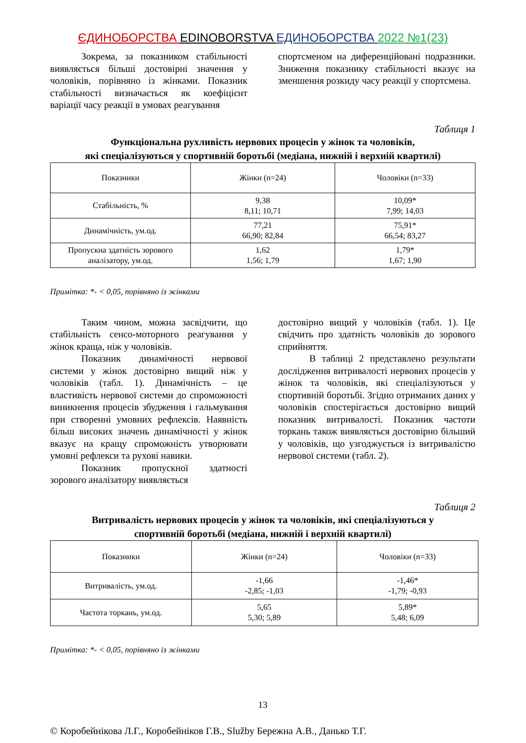ЄДИНОБОРСТВА EDINOBORSTVA ЕДИНОБОРСТВА 2022 №1(23)
Зокрема, за показником стабільності виявляється більші достовірні значення у чоловіків, порівняно із жінками. Показник стабільності визначається як коефіцієнт варіації часу реакції в умовах реагування
спортсменом на диференційовані подразники. Зниження показнику стабільності вказує на зменшення розкиду часу реакції у спортсмена.
Таблиця 1
Функціональна рухливість нервових процесів у жінок та чоловіків,
які спеціалізуються у спортивній боротьбі (медіана, нижній і верхній квартилі)
| Показники | Жінки (n=24) | Чоловіки (n=33) |
| --- | --- | --- |
| Стабільність, % | 9,38 8,11; 10,71 | 10,09* 7,99; 14,03 |
| Динамічність, ум.од. | 77,21 66,90; 82,84 | 75,91* 66,54; 83,27 |
| Пропускна здатність зорового аналізатору, ум.од. | 1,62 1,56; 1,79 | 1,79* 1,67; 1,90 |
Примітка: *- < 0,05, порівняно із жінками
Таким чином, можна засвідчити, що стабільність сенсо-моторного реагування у жінок краща, ніж у чоловіків.
Показник динамічності нервової системи у жінок достовірно вищий ніж у чоловіків (табл. 1). Динамічність – це властивість нервової системи до спроможності виникнення процесів збудження і гальмування при створенні умовних рефлексів. Наявність більш високих значень динамічності у жінок вказує на кращу спроможність утворювати умовні рефлекси та рухові навики.
Показник пропускної здатності зорового аналізатору виявляється
достовірно вищий у чоловіків (табл. 1). Це свідчить про здатність чоловіків до зорового сприйняття.
В таблиці 2 представлено результати дослідження витривалості нервових процесів у жінок та чоловіків, які спеціалізуються у спортивній боротьбі. Згідно отриманих даних у чоловіків спостерігається достовірно вищий показник витривалості. Показник частоти торкань також виявляється достовірно більший у чоловіків, що узгоджується із витривалістю нервової системи (табл. 2).
Таблиця 2
Витривалість нервових процесів у жінок та чоловіків, які спеціалізуються у
спортивній боротьбі (медіана, нижній і верхній квартилі)
| Показники | Жінки (n=24) | Чоловіки (n=33) |
| --- | --- | --- |
| Витривалість, ум.од. | -1,66 -2,85; -1,03 | -1,46* -1,79; -0,93 |
| Частота торкань, ум.од. | 5,65 5,30; 5,89 | 5,89* 5,48; 6,09 |
Примітка: *- < 0,05, порівняно із жінками
13
© Коробейнікова Л.Г., Коробейніков Г.В., Služby Бережна А.В., Данько Т.Г.